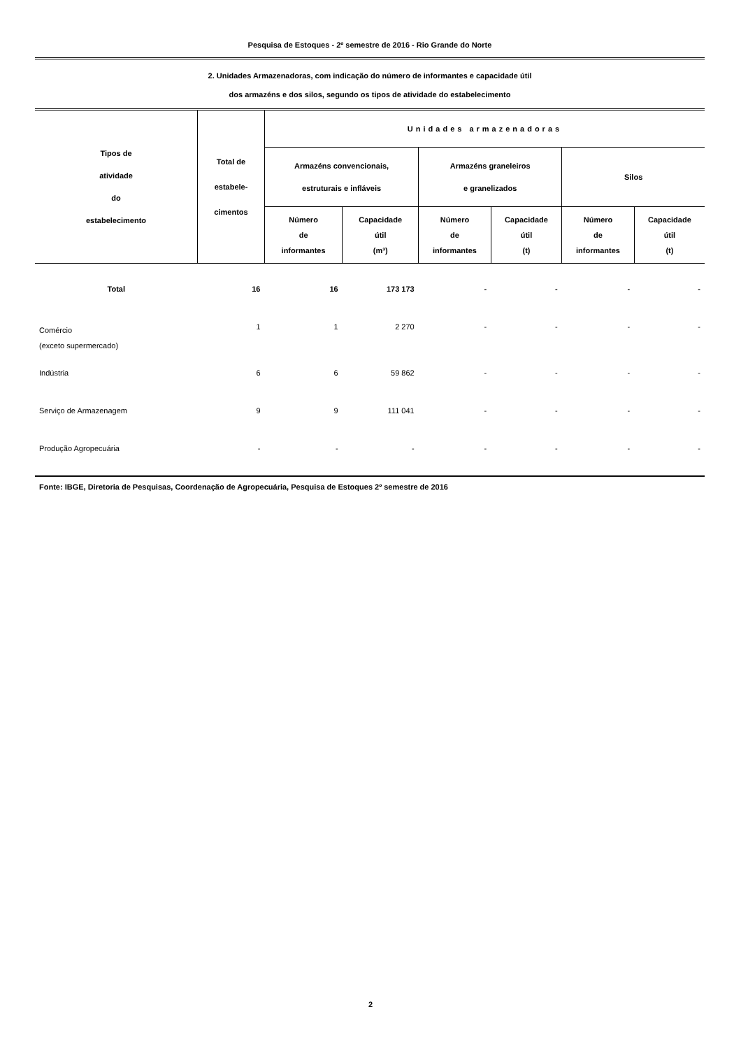Pesquisa de Estoques - 2º semestre de 2016 - Rio Grande do Norte
2. Unidades Armazenadoras, com indicação do número de informantes e capacidade útil
dos armazéns e dos silos, segundo os tipos de atividade do estabelecimento
| Tipos de atividade do estabelecimento | Total de estabele- cimentos | Unidades armazenadoras | | | | | |
| --- | --- | --- | --- | --- | --- | --- | --- |
| | | Armazéns convencionais, estruturais e infláveis | | Armazéns graneleiros e granelizados | | Silos | |
| | | Número de informantes | Capacidade útil (m³) | Número de informantes | Capacidade útil (t) | Número de informantes | Capacidade útil (t) |
| Total | 16 | 16 | 173 173 | - | - | - | - |
| Comércio (exceto supermercado) | 1 | 1 | 2 270 | - | - | - | - |
| Indústria | 6 | 6 | 59 862 | - | - | - | - |
| Serviço de Armazenagem | 9 | 9 | 111 041 | - | - | - | - |
| Produção Agropecuária | - | - | - | - | - | - | - |
Fonte: IBGE, Diretoria de Pesquisas, Coordenação de Agropecuária, Pesquisa de Estoques 2º semestre de 2016
2